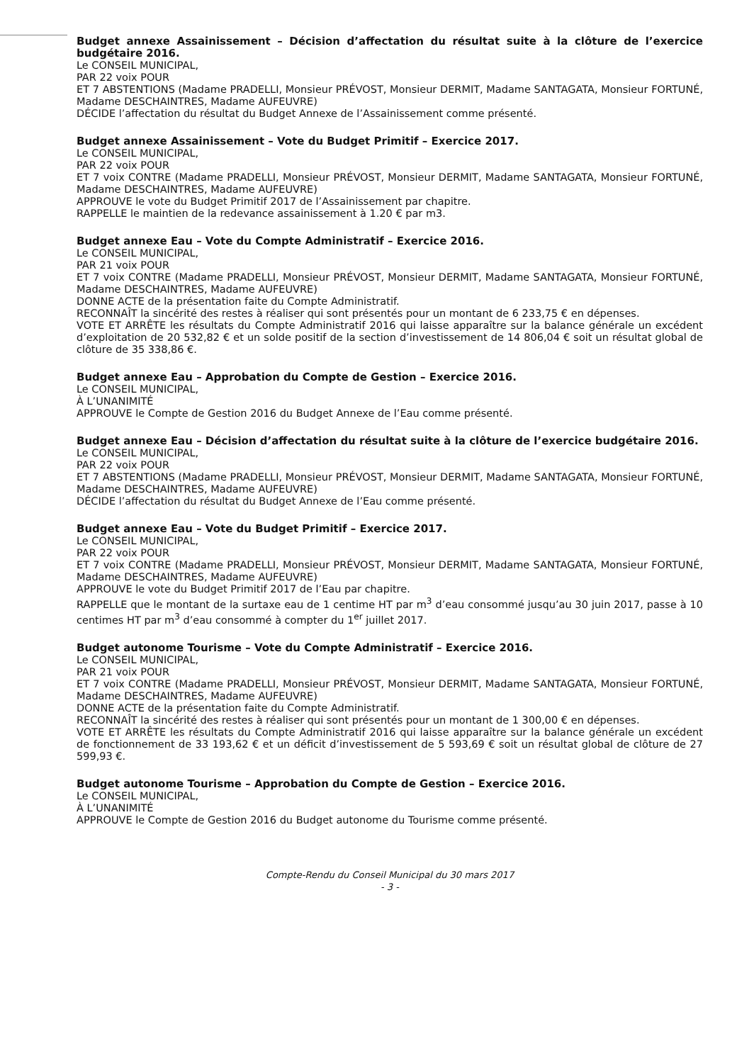Budget annexe Assainissement – Décision d’affectation du résultat suite à la clôture de l’exercice budgétaire 2016.
Le CONSEIL MUNICIPAL,
PAR 22 voix POUR
ET 7 ABSTENTIONS (Madame PRADELLI, Monsieur PRÉVOST, Monsieur DERMIT, Madame SANTAGATA, Monsieur FORTUNÉ, Madame DESCHAINTRES, Madame AUFEUVRE)
DÉCIDE l’affectation du résultat du Budget Annexe de l’Assainissement comme présenté.
Budget annexe Assainissement – Vote du Budget Primitif – Exercice 2017.
Le CONSEIL MUNICIPAL,
PAR 22 voix POUR
ET 7 voix CONTRE (Madame PRADELLI, Monsieur PRÉVOST, Monsieur DERMIT, Madame SANTAGATA, Monsieur FORTUNÉ, Madame DESCHAINTRES, Madame AUFEUVRE)
APPROUVE le vote du Budget Primitif 2017 de l’Assainissement par chapitre.
RAPPELLE le maintien de la redevance assainissement à 1.20 € par m3.
Budget annexe Eau – Vote du Compte Administratif – Exercice 2016.
Le CONSEIL MUNICIPAL,
PAR 21 voix POUR
ET 7 voix CONTRE (Madame PRADELLI, Monsieur PRÉVOST, Monsieur DERMIT, Madame SANTAGATA, Monsieur FORTUNÉ, Madame DESCHAINTRES, Madame AUFEUVRE)
DONNE ACTE de la présentation faite du Compte Administratif.
RECONNAÎT la sincérité des restes à réaliser qui sont présentés pour un montant de 6 233,75 € en dépenses.
VOTE ET ARRÊTE les résultats du Compte Administratif 2016 qui laisse apparaître sur la balance générale un excédent d’exploitation de 20 532,82 € et un solde positif de la section d’investissement de 14 806,04 € soit un résultat global de clôture de 35 338,86 €.
Budget annexe Eau – Approbation du Compte de Gestion – Exercice 2016.
Le CONSEIL MUNICIPAL,
À L’UNANIMITÉ
APPROUVE le Compte de Gestion 2016 du Budget Annexe de l’Eau comme présenté.
Budget annexe Eau – Décision d’affectation du résultat suite à la clôture de l’exercice budgétaire 2016.
Le CONSEIL MUNICIPAL,
PAR 22 voix POUR
ET 7 ABSTENTIONS (Madame PRADELLI, Monsieur PRÉVOST, Monsieur DERMIT, Madame SANTAGATA, Monsieur FORTUNÉ, Madame DESCHAINTRES, Madame AUFEUVRE)
DÉCIDE l’affectation du résultat du Budget Annexe de l’Eau comme présenté.
Budget annexe Eau – Vote du Budget Primitif – Exercice 2017.
Le CONSEIL MUNICIPAL,
PAR 22 voix POUR
ET 7 voix CONTRE (Madame PRADELLI, Monsieur PRÉVOST, Monsieur DERMIT, Madame SANTAGATA, Monsieur FORTUNÉ, Madame DESCHAINTRES, Madame AUFEUVRE)
APPROUVE le vote du Budget Primitif 2017 de l’Eau par chapitre.
RAPPELLE que le montant de la surtaxe eau de 1 centime HT par m<sup>3</sup> d’eau consommé jusqu’au 30 juin 2017, passe à 10 centimes HT par m<sup>3</sup> d’eau consommé à compter du 1<sup>er</sup> juillet 2017.
Budget autonome Tourisme – Vote du Compte Administratif – Exercice 2016.
Le CONSEIL MUNICIPAL,
PAR 21 voix POUR
ET 7 voix CONTRE (Madame PRADELLI, Monsieur PRÉVOST, Monsieur DERMIT, Madame SANTAGATA, Monsieur FORTUNÉ, Madame DESCHAINTRES, Madame AUFEUVRE)
DONNE ACTE de la présentation faite du Compte Administratif.
RECONNAÎT la sincérité des restes à réaliser qui sont présentés pour un montant de 1 300,00 € en dépenses.
VOTE ET ARRÊTE les résultats du Compte Administratif 2016 qui laisse apparaître sur la balance générale un excédent de fonctionnement de 33 193,62 € et un déficit d’investissement de 5 593,69 € soit un résultat global de clôture de 27 599,93 €.
Budget autonome Tourisme – Approbation du Compte de Gestion – Exercice 2016.
Le CONSEIL MUNICIPAL,
À L’UNANIMITÉ
APPROUVE le Compte de Gestion 2016 du Budget autonome du Tourisme comme présenté.
Compte-Rendu du Conseil Municipal du 30 mars 2017
- 3 -